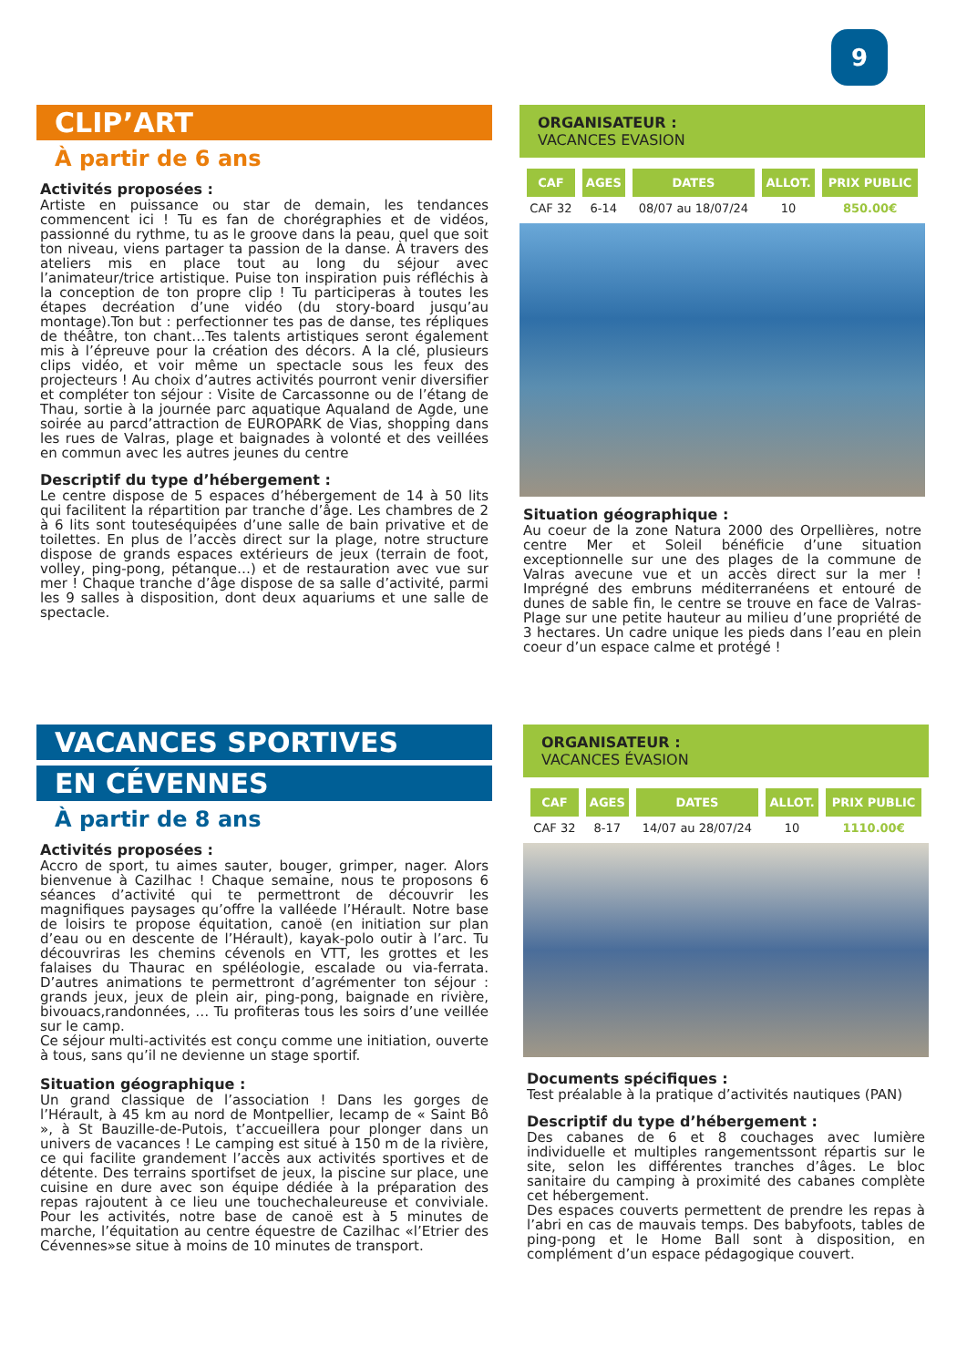9
CLIP’ART
À partir de 6 ans
Activités proposées :
Artiste en puissance ou star de demain, les tendances commencent ici ! Tu es fan de chorégraphies et de vidéos, passionné du rythme, tu as le groove dans la peau, quel que soit ton niveau, viens partager ta passion de la danse. À travers des ateliers mis en place tout au long du séjour avec l’animateur/trice artistique. Puise ton inspiration puis réfléchis à la conception de ton propre clip ! Tu participeras à toutes les étapes decréation d’une vidéo (du story-board jusqu’au montage).Ton but : perfectionner tes pas de danse, tes répliques de théâtre, ton chant…Tes talents artistiques seront également mis à l’épreuve pour la création des décors. A la clé, plusieurs clips vidéo, et voir même un spectacle sous les feux des projecteurs ! Au choix d’autres activités pourront venir diversifier et compléter ton séjour : Visite de Carcassonne ou de l’étang de Thau, sortie à la journée parc aquatique Aqualand de Agde, une soirée au parcd’attraction de EUROPARK de Vias, shopping dans les rues de Valras, plage et baignades à volonté et des veillées en commun avec les autres jeunes du centre
Descriptif du type d’hébergement :
Le centre dispose de 5 espaces d’hébergement de 14 à 50 lits qui facilitent la répartition par tranche d’âge. Les chambres de 2 à 6 lits sont touteséquipées d’une salle de bain privative et de toilettes. En plus de l’accès direct sur la plage, notre structure dispose de grands espaces extérieurs de jeux (terrain de foot, volley, ping-pong, pétanque…) et de restauration avec vue sur mer ! Chaque tranche d’âge dispose de sa salle d’activité, parmi les 9 salles à disposition, dont deux aquariums et une salle de spectacle.
ORGANISATEUR :
VACANCES EVASION
| CAF | AGES | DATES | ALLOT. | PRIX PUBLIC |
| --- | --- | --- | --- | --- |
| CAF 32 | 6-14 | 08/07 au 18/07/24 | 10 | 850.00€ |
Situation géographique :
Au coeur de la zone Natura 2000 des Orpellières, notre centre Mer et Soleil bénéficie d’une situation exceptionnelle sur une des plages de la commune de Valras avecune vue et un accès direct sur la mer ! Imprégné des embruns méditerranéens et entouré de dunes de sable fin, le centre se trouve en face de Valras-Plage sur une petite hauteur au milieu d’une propriété de 3 hectares. Un cadre unique les pieds dans l’eau en plein coeur d’un espace calme et protégé !
VACANCES SPORTIVES
EN CÉVENNES
À partir de 8 ans
Activités proposées :
Accro de sport, tu aimes sauter, bouger, grimper, nager. Alors bienvenue à Cazilhac ! Chaque semaine, nous te proposons 6 séances d’activité qui te permettront de découvrir les magnifiques paysages qu’offre la valléede l’Hérault. Notre base de loisirs te propose équitation, canoë (en initiation sur plan d’eau ou en descente de l’Hérault), kayak-polo outir à l’arc. Tu découvriras les chemins cévenols en VTT, les grottes et les falaises du Thaurac en spéléologie, escalade ou via-ferrata. D’autres animations te permettront d’agrémenter ton séjour : grands jeux, jeux de plein air, ping-pong, baignade en rivière, bivouacs,randonnées, … Tu profiteras tous les soirs d’une veillée sur le camp.
Ce séjour multi-activités est conçu comme une initiation, ouverte à tous, sans qu’il ne devienne un stage sportif.
Situation géographique :
Un grand classique de l’association ! Dans les gorges de l’Hérault, à 45 km au nord de Montpellier, lecamp de « Saint Bô », à St Bauzille-de-Putois, t’accueillera pour plonger dans un univers de vacances ! Le camping est situé à 150 m de la rivière, ce qui facilite grandement l’accès aux activités sportives et de détente. Des terrains sportifset de jeux, la piscine sur place, une cuisine en dure avec son équipe dédiée à la préparation des repas rajoutent à ce lieu une touchechaleureuse et conviviale. Pour les activités, notre base de canoë est à 5 minutes de marche, l’équitation au centre équestre de Cazilhac «l’Etrier des Cévennes»se situe à moins de 10 minutes de transport.
ORGANISATEUR :
VACANCES ÉVASION
| CAF | AGES | DATES | ALLOT. | PRIX PUBLIC |
| --- | --- | --- | --- | --- |
| CAF 32 | 8-17 | 14/07 au 28/07/24 | 10 | 1110.00€ |
Documents spécifiques :
Test préalable à la pratique d’activités nautiques (PAN)
Descriptif du type d’hébergement :
Des cabanes de 6 et 8 couchages avec lumière individuelle et multiples rangementssont répartis sur le site, selon les différentes tranches d’âges. Le bloc sanitaire du camping à proximité des cabanes complète cet hébergement.
Des espaces couverts permettent de prendre les repas à l’abri en cas de mauvais temps. Des babyfoots, tables de ping-pong et le Home Ball sont à disposition, en complément d’un espace pédagogique couvert.